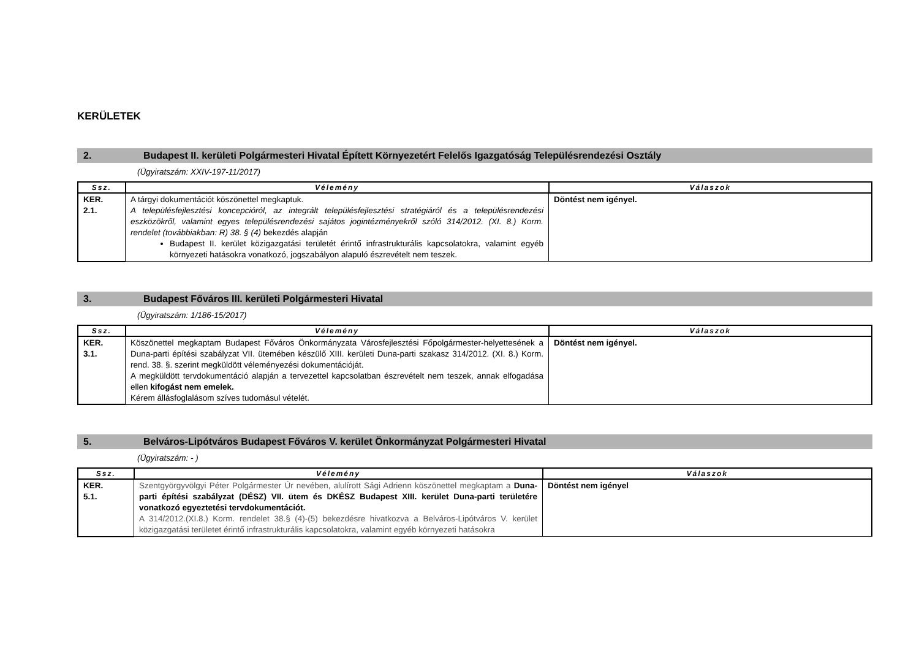KERÜLETEK
2. Budapest II. kerületi Polgármesteri Hivatal Épített Környezetért Felelős Igazgatóság Településrendezési Osztály
(Ügyiratszám: XXIV-197-11/2017)
| Ssz. | Vélemény | Válaszok |
| --- | --- | --- |
| KER. 2.1. | A tárgyi dokumentációt köszönettel megkaptuk. A településfejlesztési koncepcióról, az integrált településfejlesztési stratégiáról és a településrendezési eszközökről, valamint egyes településrendezési sajátos jogintézményekről szóló 314/2012. (XI. 8.) Korm. rendelet (továbbiakban: R) 38. § (4) bekezdés alapján Budapest II. kerület közigazgatási területét érintő infrastrukturális kapcsolatokra, valamint egyéb környezeti hatásokra vonatkozó, jogszabályon alapuló észrevételt nem teszek. | Döntést nem igényel. |
3. Budapest Főváros III. kerületi Polgármesteri Hivatal
(Ügyiratszám: 1/186-15/2017)
| Ssz. | Vélemény | Válaszok |
| --- | --- | --- |
| KER. 3.1. | Köszönettel megkaptam Budapest Főváros Önkormányzata Városfejlesztési Főpolgármester-helyettesének a Duna-parti építési szabályzat VII. ütemében készülő XIII. kerületi Duna-parti szakasz 314/2012. (XI. 8.) Korm. rend. 38. §. szerint megküldött véleményezési dokumentációját. A megküldött tervdokumentáció alapján a tervezettel kapcsolatban észrevételt nem teszek, annak elfogadása ellen kifogást nem emelek. Kérem állásfoglalásom szíves tudomásul vételét. | Döntést nem igényel. |
5. Belváros-Lipótváros Budapest Főváros V. kerület Önkormányzat Polgármesteri Hivatal
(Ügyiratszám: - )
| Ssz. | Vélemény | Válaszok |
| --- | --- | --- |
| KER. 5.1. | Szentgyörgyvölgyi Péter Polgármester Úr nevében, alulírott Sági Adrienn köszönettel megkaptam a Duna-parti építési szabályzat (DÉSZ) VII. ütem és DKÉSZ Budapest XIII. kerület Duna-parti területére vonatkozó egyeztetési tervdokumentációt. A 314/2012.(XI.8.) Korm. rendelet 38.§ (4)-(5) bekezdésre hivatkozva a Belváros-Lipótváros V. kerület közigazgatási területet érintő infrastrukturális kapcsolatokra, valamint egyéb környezeti hatásokra | Döntést nem igényel |